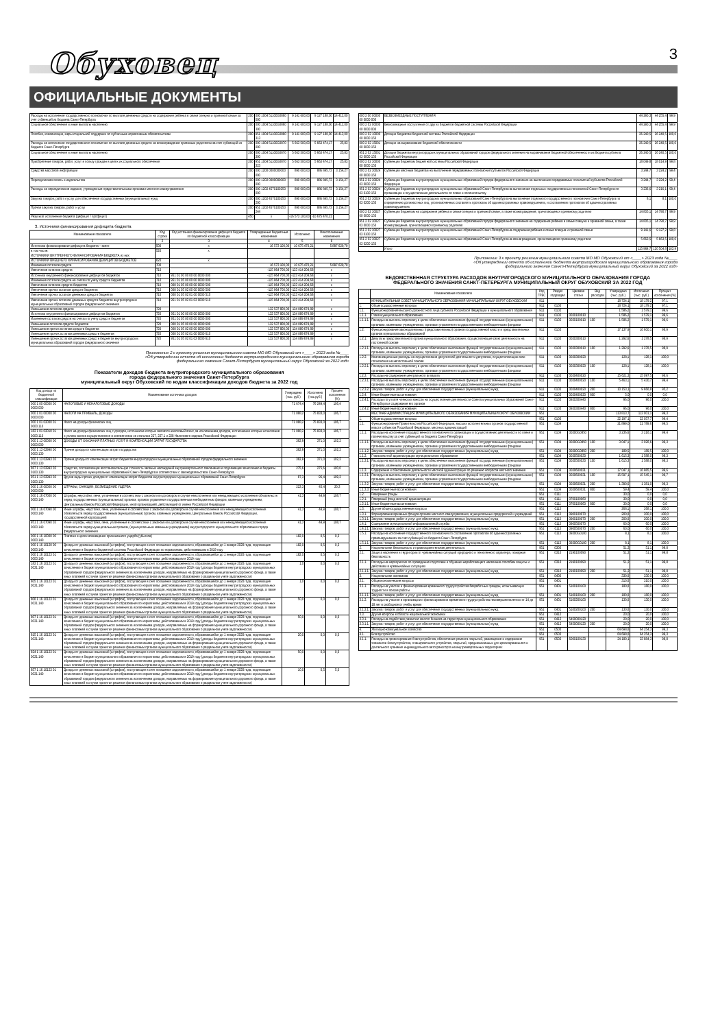Обуховец 3
ОФИЦИАЛЬНЫЕ ДОКУМЕНТЫ
| Расходы на исполнение государственного полномочия по выплате денежных средств на содержание ребенка в семье опекуна и приемной семье за счет субвенций из бюджета Санкт-Петербурга | 200 | 000 1004 51100G0860 000 | 9 141 600,00 | 9 127 188,00 | 14 412,00 |
| Социальное обеспечение и иные выплаты населению | 200 | 000 1004 51100G0860 300 | 9 141 600,00 | 9 127 188,00 | 14 412,00 |
| Пособия, компенсации, меры социальной поддержки по публичным нормативным обязательствам | 200 | 951 1004 51100G0860 313 | 9 141 600,00 | 9 127 188,00 | 14 412,00 |
| Расходы на исполнение государственного полномочия по выплате денежных средств на вознаграждение приемным родителям за счет субвенций из бюджета Санкт-Петербурга | 200 | 000 1004 51100G0870 000 | 5 663 500,00 | 5 663 474,17 | 25,83 |
| Социальное обеспечение и иные выплаты населению | 200 | 000 1004 51100G0870 300 | 5 663 500,00 | 5 663 474,17 | 25,83 |
| Приобретение товаров, работ, услуг в пользу граждан в целях их социального обеспечения | 200 | 951 1004 51100G0870 323 | 5 663 500,00 | 5 663 474,17 | 25,83 |
| Средства массовой информации | 200 | 000 1200 0000000000 000 | 890 000,00 | 886 845,73 | 3 154,27 |
| Периодическая печать и издательства | 200 | 000 1202 0000000000 000 | 890 000,00 | 886 845,73 | 3 154,27 |
| Расходы на периодические издания, учрежденные представительными органами местного самоуправления | 200 | 000 1202 4570100250 000 | 890 000,00 | 886 845,73 | 3 154,27 |
| Закупка товаров, работ и услуг для обеспечения государственных (муниципальных) нужд | 200 | 000 1202 4570100250 200 | 890 000,00 | 886 845,73 | 3 154,27 |
| Прочая закупка товаров, работ и услуг | 200 | 951 1202 4570100250 244 | 890 000,00 | 886 845,73 | 3 154,27 |
| Результат исполнения бюджета (дефицит / профицит) | 450 | x | -16 573 100,00 | -10 675 470,21 | |
3. Источники финансирования дефицита бюджета
| Наименование показателя | Код строки | Код источника финансирования дефицита бюджета по бюджетной классификации | Утвержденные бюджетные назначения | Исполнено | Неисполненные назначения |
| --- | --- | --- | --- | --- | --- |
| 1 | 2 | 3 | 4 | 5 | 6 |
| Источники финансирования дефицита бюджета – всего | 500 | x | 16 573 100,00 | 10 675 470,21 | 5 897 629,79 |
| в том числе: ИСТОЧНИКИ ВНУТРЕННЕГО ФИНАНСИРОВАНИЯ БЮДЖЕТА из них: | 520 | x | | | |
| ИСТОЧНИКИ ВНЕШНЕГО ФИНАНСИРОВАНИЯ ДЕФИЦИТОВ БЮДЖЕТОВ | 620 | x | | | |
| Изменение остатков средств | 700 | | 16 573 100,00 | 10 675 470,21 | 5 897 629,79 |
| Увеличение остатков средств | 710 | | -115 964 700,00 | -123 414 204,68 | x |
| Источники внутреннего финансирования дефицитов бюджетов | 710 | 951 01 00 00 00 00 0000 000 | -115 964 700,00 | -123 414 204,68 | x |
| Изменение остатков средств на счетах по учету средств бюджетов | 710 | 951 01 05 00 00 00 0000 000 | -115 964 700,00 | -123 414 204,68 | x |
| Увеличение остатков средств бюджетов | 710 | 000 01 05 00 00 00 0000 500 | -115 964 700,00 | -123 414 204,68 | x |
| Увеличение прочих остатков средств бюджетов | 710 | 000 01 05 02 00 00 0000 500 | -115 964 700,00 | -123 414 204,68 | x |
| Увеличение прочих остатков денежных средств бюджетов | 710 | 000 01 05 02 01 00 0000 510 | -115 964 700,00 | -123 414 204,68 | x |
| Увеличение прочих остатков денежных средств бюджетов внутригородских муниципальных образований городов федерального значения | 710 | 951 01 05 02 01 03 0000 510 | -115 964 700,00 | -123 414 204,68 | x |
| Уменьшение остатков средств | 720 | | 132 537 800,00 | 134 089 674,89 | x |
| Источники внутреннего финансирования дефицитов бюджетов | 720 | 951 01 00 00 00 00 0000 000 | 132 537 800,00 | 134 089 674,89 | x |
| Изменение остатков средств на счетах по учету средств бюджетов | 720 | 951 01 05 00 00 00 0000 000 | 132 537 800,00 | 134 089 674,89 | x |
| Уменьшение остатков средств бюджетов | 720 | 000 01 05 00 00 00 0000 600 | 132 537 800,00 | 134 089 674,89 | x |
| Уменьшение прочих остатков средств бюджетов | 720 | 000 01 05 02 00 00 0000 600 | 132 537 800,00 | 134 089 674,89 | x |
| Уменьшение прочих остатков денежных средств бюджетов | 720 | 000 01 05 02 01 00 0000 610 | 132 537 800,00 | 134 089 674,89 | x |
| Уменьшение прочих остатков денежных средств бюджетов внутригородских муниципальных образований городов федерального значения | 720 | 951 01 05 02 01 03 0000 610 | 132 537 800,00 | 134 089 674,89 | x |
Приложение 2 к проекту решения муниципального совета МО МО Обуховский от «____» 2023 года №____
«Об утверждении отчета об исполнении бюджета внутригородского муниципального образования города
федерального значения Санкт-Петербурга муниципальный округ Обуховский за 2022 год»
Показатели доходов бюджета внутригородского муниципального образования
города федерального значения Санкт-Петербурга
муниципальный округ Обуховский по кодам классификации доходов бюджета за 2022 год
| Код дохода по бюджетной классификации | Наименование источника доходов | Утверждено (тыс. руб.) | Исполнено (тыс.руб.) | Процент исполнения (%) |
| --- | --- | --- | --- | --- |
| 000 1 00 00000 00 0000 000 | НАЛОГОВЫЕ И НЕНАЛОГОВЫЕ ДОХОДЫ | 71 674,4 | 76 249,4 | 106,4 |
| 000 1 01 00000 00 0000 000 | НАЛОГИ НА ПРИБЫЛЬ, ДОХОДЫ | 71 088,2 | 75 833,0 | 106,7 |
| 000 1 01 02000 01 0000 110 | Налог на доходы физических лиц | 71 088,2 | 75 833,0 | 106,7 |
| 182 1 01 02010 01 0000 110 | Налог на доходы физических лиц с доходов, источником которых является налоговый агент, за исключением доходов, в отношении которых исчисление и уплата налога осуществляются в соответствии со статьями 227, 227.1 и 228 Налогового кодекса Российской Федерации | 71 088,2 | 75 833,0 | 106,7 |
| 000 1 13 00000 00 0000 000 | ДОХОДЫ ОТ ОКАЗАНИЯ ПЛАТНЫХ УСЛУГ И КОМПЕНСАЦИИ ЗАТРАТ ГОСУДАРСТВА | 362,9 | 371,0 | 102,2 |
| 000 1 13 02990 00 0000 130 | Прочие доходы от компенсации затрат государства | 362,9 | 371,0 | 102,2 |
| 000 1 13 02993 03 0000 130 | Прочие доходы от компенсации затрат бюджетов внутригородских муниципальных образований городов федерального значения | 362,9 | 371,0 | 102,2 |
| 867 1 13 02993 03 0100 130 | Средства, составляющие восстановительную стоимость зеленых насаждений внутриквартального озеленения и подлежащие зачислению в бюджеты внутригородских муниципальных образований Санкт-Петербурга в соответствии с законодательством Санкт-Петербурга | 275,6 | 275,6 | 100,0 |
| 951 1 13 02993 03 0200 130 | Другие виды прочих доходов от компенсации затрат бюджетов внутригородских муниципальных образований Санкт-Петербурга | 87,3 | 95,4 | 109,3 |
| 000 1 16 00000 00 0000 000 | ШТРАФЫ, САНКЦИИ, ВОЗМЕЩЕНИЕ УЩЕРБА | 223,3 | 45,4 | 20,3 |
| 000 1 16 07000 00 0000 140 | Штрафы, неустойки, пени, уплаченные в соответствии с законом или договором в случае неисполнения или ненадлежащего исполнения обязательств перед государственным (муниципальным) органом, органом управления государственным внебюджетным фондом, казенным учреждением, Центральным банком Российской Федерации, иной организацией, действующей от имени Российской Федерации | 41,3 | 44,9 | 108,7 |
| 000 1 16 07090 00 0000 140 | Иные штрафы, неустойки, пени, уплаченные в соответствии с законом или договором в случае неисполнения или ненадлежащего исполнения обязательств перед государственным (муниципальным) органом, казенным учреждением, Центральным банком Российской Федерации, государственной корпорацией | 41,3 | 44,9 | 108,7 |
| 951 1 16 07090 03 0000 140 | Иные штрафы, неустойки, пени, уплаченные в соответствии с законом или договором в случае неисполнения или ненадлежащего исполнения обязательств перед муниципальным органом, (муниципальным казенным учреждением) внутригородского муниципального образования города федерального значения | 41,3 | 44,9 | 108,7 |
| 000 1 16 10000 00 0000 140 | Платежи в целях возмещения причиненного ущерба (убытков) | 182,0 | 0,5 | 0,3 |
| 000 1 16 10120 00 0000 140 | Доходы от денежных взысканий (штрафов), поступающие в счет погашения задолженности, образовавшейся до 1 января 2020 года, подлежащие зачислению в бюджеты бюджетной системы Российской Федерации по нормативам, действовавшим в 2019 году | 182,0 | 0,5 | 0,3 |
| 000 1 16 10123 01 0000 140 | Доходы от денежных взысканий (штрафов), поступающие в счет погашения задолженности, образовавшейся до 1 января 2020 года, подлежащие зачислению в бюджет муниципального образования по нормативам, действовавшим в 2019 году | 182,0 | 0,5 | 0,3 |
| 182 1 16 10123 01 0031 140 | Доходы от денежных взысканий (штрафов), поступающие в счет погашения задолженности, образовавшейся до 1 января 2020 года, подлежащие зачислению в бюджет муниципального образования по нормативам, действовавшим в 2019 году (доходы бюджетов внутригородских муниципальных образований городов федерального значения за исключением доходов, направляемых на формирование муниципального дорожного фонда, а также иных платежей в случае принятия решения финансовым органом муниципального образования о раздельном учете задолженности) | 1,0 | 0,0 | 0,0 |
| 805 1 16 10123 01 0031 140 | Доходы от денежных взысканий (штрафов), поступающие в счет погашения задолженности, образовавшейся до 1 января 2020 года, подлежащие зачислению в бюджет муниципального образования по нормативам, действовавшим в 2019 году (доходы бюджетов внутригородских муниципальных образований городов федерального значения за исключением доходов, направляемых на формирование муниципального дорожного фонда, а также иных платежей в случае принятия решения финансовым органом муниципального образования о раздельном учете задолженности) | 1,0 | 0,0 | 0,0 |
| 806 1 16 10123 01 0031 140 | Доходы от денежных взысканий (штрафов), поступающие в счет погашения задолженности, образовавшейся до 1 января 2020 года, подлежащие зачислению в бюджет муниципального образования по нормативам, действовавшим в 2019 году (доходы бюджетов внутригородских муниципальных образований городов федерального значения за исключением доходов, направляемых на формирование муниципального дорожного фонда, а также иных платежей в случае принятия решения финансовым органом муниципального образования о раздельном учете задолженности) | 50,0 | 0,0 | 0,0 |
| 807 1 16 10123 01 0031 140 | Доходы от денежных взысканий (штрафов), поступающие в счет погашения задолженности, образовавшейся до 1 января 2020 года, подлежащие зачислению в бюджет муниципального образования по нормативам, действовавшим в 2019 году (доходы бюджетов внутригородских муниципальных образований городов федерального значения за исключением доходов, направляемых на формирование муниципального дорожного фонда, а также иных платежей в случае принятия решения финансовым органом муниципального образования о раздельном учете задолженности) | 50,0 | 0,0 | 0,0 |
| 815 1 16 10123 01 0031 140 | Доходы от денежных взысканий (штрафов), поступающие в счет погашения задолженности, образовавшейся до 1 января 2020 года, подлежащие зачислению в бюджет муниципального образования по нормативам, действовавшим в 2019 году (доходы бюджетов внутригородских муниципальных образований городов федерального значения за исключением доходов, направляемых на формирование муниципального дорожного фонда, а также иных платежей в случае принятия решения финансовым органом муниципального образования о раздельном учете задолженности) | 20,0 | 0,0 | 0,0 |
| 824 1 16 10123 01 0031 140 | Доходы от денежных взысканий (штрафов), поступающие в счет погашения задолженности, образовавшейся до 1 января 2020 года, подлежащие зачислению в бюджет муниципального образования по нормативам, действовавшим в 2019 году (доходы бюджетов внутригородских муниципальных образований городов федерального значения за исключением доходов, направляемых на формирование муниципального дорожного фонда, а также иных платежей в случае принятия решения финансовым органом муниципального образования о раздельном учете задолженности) | 50,0 | 0,0 | 0,0 |
| 857 1 16 10123 01 0031 140 | Доходы от денежных взысканий (штрафов), поступающие в счет погашения задолженности, образовавшейся до 1 января 2020 года, подлежащие зачислению в бюджет муниципального образования по нормативам, действовавшим в 2019 году (доходы бюджетов внутригородских муниципальных образований городов федерального значения за исключением доходов, направляемых на формирование муниципального дорожного фонда, а также иных платежей в случае принятия решения финансовым органом муниципального образования о раздельном учете задолженности) | 10,0 | 0,5 | 5,0 |
| 000 2 00 00000 00 0000 000 | БЕЗВОЗМЕЗДНЫЕ ПОСТУПЛЕНИЯ | 44 290,3 | 44 255,4 | 99,9 |
| 000 2 02 00000 00 0000 000 | Безвозмездные поступления от других бюджетов бюджетной системы Российской Федерации | 44 290,3 | 44 255,4 | 99,9 |
| 000 2 02 10000 00 0000 150 | Дотации бюджетам бюджетной системы Российской Федерации | 26 240,5 | 26 240,5 | 100,0 |
| 000 2 02 15001 00 0000 150 | Дотации на выравнивание бюджетной обеспеченности | 26 240,5 | 26 240,5 | 100,0 |
| 951 2 02 15001 03 0000 150 | Дотации бюджетам внутригородских муниципальных образований городов федерального значения на выравнивание бюджетной обеспеченности из бюджета субъекта Российской Федерации | 26 240,5 | 26 240,5 | 100,0 |
| 000 2 02 30000 00 0000 150 | Субвенции бюджетам бюджетной системы Российской Федерации | 18 049,8 | 18 014,9 | 99,8 |
| 000 2 02 30024 00 0000 150 | Субвенции местным бюджетам на выполнение передаваемых полномочий субъектов Российской Федерации | 3 244,7 | 3 224,2 | 99,4 |
| 951 2 02 30024 03 0000 150 | Субвенции бюджетам внутригородских муниципальных образований городов федерального значения на выполнение передаваемых полномочий субъектов Российской Федерации | 3 244,7 | 3 224,2 | 99,4 |
| 951 2 02 30024 03 0100 150 | Субвенции бюджетам внутригородских муниципальных образований Санкт-Петербурга на выполнение отдельных государственных полномочий Санкт-Петербурга по организации и осуществлению деятельности по опеке и попечительству | 3 236,6 | 3 216,1 | 99,4 |
| 951 2 02 30024 03 0200 150 | Субвенции бюджетам внутригородских муниципальных образований Санкт-Петербурга на выполнение отдельного государственного полномочия Санкт-Петербурга по определению должностных лиц, уполномоченных составлять протоколы об административных правонарушениях, и составлению протоколов об административных правонарушениях | 8,1 | 8,1 | 100,0 |
| 000 2 02 30027 00 0000 150 | Субвенции бюджетам на содержание ребенка в семье опекуна и приемной семье, а также вознаграждение, причитающееся приемному родителю | 14 805,1 | 14 790,7 | 99,9 |
| 951 2 02 30027 03 0000 150 | Субвенции бюджетам внутригородских муниципальных образований городов федерального значения на содержание ребенка в семье опекуна и приемной семье, а также вознаграждение, причитающееся приемному родителю | 14 805,1 | 14 790,7 | 99,9 |
| 951 2 02 30027 03 0100 150 | Субвенции бюджетам внутригородских муниципальных образований Санкт-Петербурга на содержание ребенка в семье опекуна и приемной семье | 9 141,6 | 9 127,2 | 99,8 |
| 951 2 02 30027 03 0200 150 | Субвенции бюджетам внутригородских муниципальных образований Санкт-Петербурга на вознаграждение, причитающееся приемному родителю | 5 663,5 | 5 663,5 | 100,0 |
| | Итого | 115 964,7 | 120 504,8 | 103,9 |
Приложение 3 к проекту решения муниципального совета МО МО Обуховский от «____» 2023 года №____
«Об утверждении отчета об исполнении бюджета внутригородского муниципального образования города
федерального значения Санкт-Петербурга муниципальный округ Обуховский за 2022 год»
ВЕДОМСТВЕННАЯ СТРУКТУРА РАСХОДОВ ВНУТРИГОРОДСКОГО МУНИЦИПАЛЬНОГО ОБРАЗОВАНИЯ ГОРОДА
ФЕДЕРАЛЬНОГО ЗНАЧЕНИЯ САНКТ-ПЕТЕРБУРГА МУНИЦИПАЛЬНЫЙ ОКРУГ ОБУХОВСКИЙ ЗА 2022 ГОД
| | Наименование показателя | Код ГРБС | Раздел подраздел | Целевая статья | Вид расходов | Утверждено (тыс. руб.) | Исполнено (тыс. руб.) | Процент исполнения (%) |
| --- | --- | --- | --- | --- | --- | --- | --- | --- |
| | МУНИЦИПАЛЬНЫЙ СОВЕТ МУНИЦИПАЛЬНОГО ОБРАЗОВАНИЯ МУНИЦИПАЛЬНЫЙ ОКРУГ ОБУХОВСКИЙ | 911 | | | | 18 724,1 | 18 179,2 | 97,1 |
| 1. | Общегосударственные вопросы | 911 | 0100 | | | 18 724,1 | 18 179,2 | 97,1 |
| 1.1. | Функционирование высшего должностного лица субъекта Российской Федерации и муниципального образования | 911 | 0102 | | | 1 586,2 | 1 579,1 | 99,6 |
| 1.1.1. | Глава муниципального образования | 911 | 0102 | 0020100010 | | 1 586,2 | 1 579,1 | 99,6 |
| 1.1.1.1. | Расходы на выплаты персоналу в целях обеспечения выполнения функций государственными (муниципальными) органами, казенными учреждениями, органами управления государственными внебюджетными фондами | 911 | 0102 | 0020100010 | 100 | 1 586,2 | 1 579,1 | 99,6 |
| 1.2. | Функционирование законодательных (представительных) органов государственной власти и представительных органов муниципальных образований | 911 | 0103 | | | 17 137,9 | 16 600,1 | 96,9 |
| 1.2.1. | Депутаты представительного органа муниципального образования, осуществляющие свою деятельность на постоянной основе | 911 | 0103 | 0020300010 | | 1 292,6 | 1 278,5 | 98,9 |
| 1.2.1.1. | Расходы на выплаты персоналу в целях обеспечения выполнения функций государственными (муниципальными) органами, казенными учреждениями, органами управления государственными внебюджетными фондами | 911 | 0103 | 0020300010 | 100 | 1 292,6 | 1 278,5 | 98,9 |
| 1.2.2. | Компенсационные расходы на осуществление депутатской деятельности депутатам, осуществляющим свои полномочия на непостоянной основе | 911 | 0103 | 0020300020 | | 128,1 | 128,1 | 100,0 |
| 1.2.2.1. | Расходы на выплаты персоналу в целях обеспечения выполнения функций государственными (муниципальными) органами, казенными учреждениями, органами управления государственными внебюджетными фондами | 911 | 0103 | 0020300020 | 100 | 128,1 | 128,1 | 100,0 |
| 1.2.3. | Расходы на содержание центрального аппарата | 911 | 0103 | 0020400020 | | 15 621,2 | 15 097,5 | 96,6 |
| 1.2.3.1. | Расходы на выплаты персоналу в целях обеспечения выполнения функций государственными (муниципальными) органами, казенными учреждениями, органами управления государственными внебюджетными фондами | 911 | 0103 | 0020400020 | 100 | 5 463,1 | 5 430,7 | 99,4 |
| 1.2.3.2. | Закупка товаров, работ и услуг для обеспечения государственных (муниципальных) нужд | 911 | 0103 | 0020400020 | 200 | 10 153,1 | 9 666,8 | 95,2 |
| 1.2.4. | Иные бюджетные ассигнования | 911 | 0103 | 0020400020 | 800 | 5,0 | 0,0 | 0,0 |
| 1.2.4.1. | Расходы по уплате членских взносов на осуществление деятельности Совета муниципальных образований Санкт-Петербурга и содержание его органов | 911 | 0103 | 0920300440 | | 96,0 | 96,0 | 100,0 |
| 1.2.4.2. | Иные бюджетные ассигнования | 911 | 0103 | 0920300440 | 800 | 96,0 | 96,0 | 100,0 |
| | МЕСТНАЯ АДМИНИСТРАЦИЯ МУНИЦИПАЛЬНОГО ОБРАЗОВАНИЯ МУНИЦИПАЛЬНЫЙ ОКРУГ ОБУХОВСКИЙ | 951 | | | | 113 813,7 | 113 001,1 | 99,3 |
| 1. | Общегосударственные вопросы | 951 | 0100 | | | 22 197,1 | 22 057,7 | 99,4 |
| 1.1. | Функционирование Правительства Российской Федерации, высших исполнительных органов государственной власти субъектов Российской Федерации, местных администраций | 951 | 0104 | | | 21 899,0 | 21 789,6 | 99,5 |
| 1.1.1. | Расходы на исполнение государственного полномочия по организации и осуществлению деятельности по опеке и попечительству за счет субвенций из бюджета Санкт-Петербурга | 951 | 0104 | 00200G0850 | | 3 236,6 | 3 216,1 | 99,4 |
| 1.1.1.1. | Расходы на выплаты персоналу в целях обеспечения выполнения функций государственными (муниципальными) органами, казенными учреждениями, органами управления государственными внебюджетными фондами | 951 | 0104 | 00200G0850 | 100 | 3 047,1 | 3 026,6 | 99,3 |
| 1.1.1.2. | Закупка товаров, работ и услуг для обеспечения государственных (муниципальных) нужд | 951 | 0104 | 00200G0850 | 200 | 189,5 | 189,5 | 100,0 |
| 1.1.2. | Глава местной администрации муниципального образования | 951 | 0104 | 0020500030 | | 1 615,3 | 1 588,0 | 98,3 |
| 1.1.2.1. | Расходы на выплаты персоналу в целях обеспечения выполнения функций государственными (муниципальными) органами, казенными учреждениями, органами управления государственными внебюджетными фондами | 951 | 0104 | 0020500030 | 100 | 1 615,3 | 1 588,0 | 98,3 |
| 1.1.3. | Содержание и обеспечение деятельности местной администрации по решению вопросов местного значения | 951 | 0104 | 0020600031 | | 17 047,1 | 16 985,5 | 99,6 |
| 1.1.3.1. | Расходы на выплаты персоналу в целях обеспечения выполнения функций государственными (муниципальными) органами, казенными учреждениями, органами управления государственными внебюджетными фондами | 951 | 0104 | 0020600031 | 100 | 15 597,1 | 15 545,1 | 99,7 |
| 1.1.3.2. | Закупка товаров, работ и услуг для обеспечения государственных (муниципальных) нужд | 951 | 0104 | 0020600031 | 200 | 1 390,6 | 1 381,0 | 99,3 |
| 1.1.3.3. | Иные бюджетные ассигнования | 951 | 0104 | 0020600031 | 800 | 59,4 | 59,4 | 100,0 |
| 1.2. | Резервные фонды | 951 | 0111 | | | 30,0 | 0,0 | 0,0 |
| 1.2.1. | Резервный фонд местной администрации | 951 | 0111 | 0700100060 | | 30,0 | 0,0 | 0,0 |
| 1.2.1.1. | Иные бюджетные ассигнования | 951 | 0111 | 0700100060 | 800 | 30,0 | 0,0 | 0,0 |
| 1.3. | Другие общегосударственные вопросы | 951 | 0113 | | | 268,1 | 268,1 | 100,0 |
| 1.3.1. | Формирование архивных фондов органов местного самоуправления, муниципальных предприятий и учреждений | 951 | 0113 | 0900100070 | | 200,0 | 200,0 | 100,0 |
| 1.3.1.1. | Закупка товаров, работ и услуг для обеспечения государственных (муниципальных) нужд | 951 | 0113 | 0900100070 | 200 | 200,0 | 200,0 | 100,0 |
| 1.4.1. | Содержание муниципальной информационной службы | 951 | 0113 | 0900500070 | | 60,0 | 60,0 | 100,0 |
| 1.4.1.1. | Закупка товаров, работ и услуг для обеспечения государственных (муниципальных) нужд | 951 | 0113 | 0900500070 | 200 | 60,0 | 60,0 | 100,0 |
| 1.5.1. | Расходы на исполнение государственного полномочия по составлению протоколов об административных правонарушениях за счет субвенций из бюджета Санкт-Петербурга | 951 | 0113 | 09200G0100 | | 8,1 | 8,1 | 100,0 |
| 1.5.1.1. | Закупка товаров, работ и услуг для обеспечения государственных (муниципальных) нужд | 951 | 0113 | 09200G0100 | 200 | 8,1 | 8,1 | 100,0 |
| 2. | Национальная безопасность и правоохранительная деятельность | 951 | 0300 | | | 51,2 | 51,1 | 99,8 |
| 2.1. | Защита населения и территории от чрезвычайных ситуаций природного и техногенного характера, пожарная безопасность | 951 | 0310 | 2190100090 | | 51,2 | 51,1 | 99,8 |
| 2.1.1. | Расходы на мероприятия по проведению подготовки и обучения неработающего населения способам защиты и действиям в чрезвычайных ситуациях | 951 | 0310 | 2190100090 | | 51,2 | 51,1 | 99,8 |
| 2.1.1.1. | Закупка товаров, работ и услуг для обеспечения государственных (муниципальных) нужд | 951 | 0310 | 2190100090 | 200 | 51,2 | 51,1 | 99,8 |
| 3. | Национальная экономика | 951 | 0400 | | | 330,0 | 330,0 | 100,0 |
| 3.1. | Общеэкономические вопросы | 951 | 0401 | | | 310,0 | 310,0 | 100,0 |
| 3.1.1. | Расходы на участие и финансирование временного трудоустройства безработных граждан, испытывающих трудности в поиске работы | 951 | 0401 | 5100100100 | | 180,0 | 180,0 | 100,0 |
| 3.1.1.1. | Закупка товаров, работ и услуг для обеспечения государственных (муниципальных) нужд | 951 | 0401 | 5100100100 | 200 | 180,0 | 180,0 | 100,0 |
| 3.1.2. | Расходы на участие в организации и финансировании временного трудоустройства несовершеннолетних от 14 до 18 лет в свободное от учебы время | 951 | 0401 | 5100200100 | | 130,0 | 130,0 | 100,0 |
| 3.1.2.1. | Закупка товаров, работ и услуг для обеспечения государственных (муниципальных) нужд | 951 | 0401 | 5100200100 | 200 | 130,0 | 130,0 | 100,0 |
| 3.3. | Другие вопросы в области национальной экономики | 951 | 0412 | | | 20,0 | 20,0 | 100,0 |
| 3.3.1. | Расходы на содействие развитию малого бизнеса на территории муниципального образования | 951 | 0412 | 5450000120 | | 20,0 | 20,0 | 100,0 |
| 3.3.1.1. | Закупка товаров, работ и услуг для обеспечения государственных (муниципальных) нужд | 951 | 0412 | 5450000120 | 200 | 20,0 | 20,0 | 100,0 |
| 4. | Жилищно-коммунальное хозяйство | 951 | 0500 | | | 64 698,8 | 64 254,3 | 99,3 |
| 4.1. | Благоустройство | 951 | 0503 | | | 64 698,8 | 64 254,3 | 99,3 |
| 4.1.1. | Расходы на проектирование благоустройства, обеспечение ремонта покрытий, размещение и содержание элементов благоустройства, планировочного устройства, покрытий, предназначенных для кратковременного и длительного хранения индивидуального автотранспорта на внутриквартальных территориях | 951 | 0503 | 6000100130 | | 24 180,1 | 23 884,3 | 98,8 |